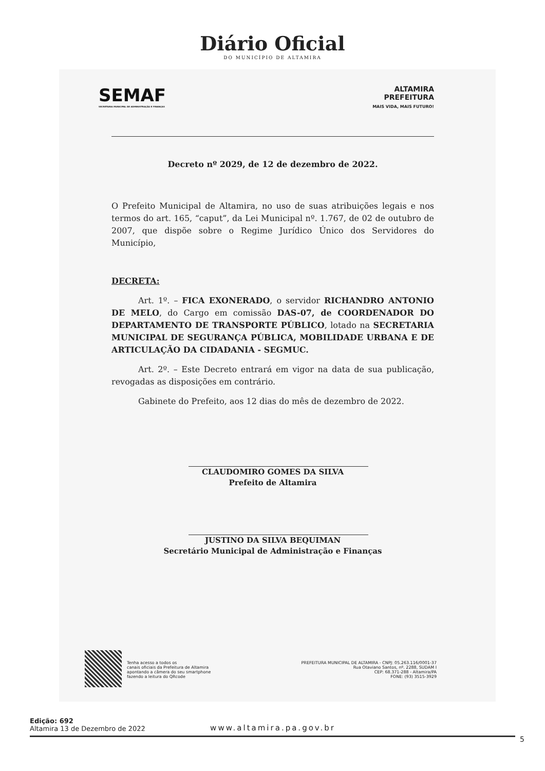Diário Oficial
DO MUNICÍPIO DE ALTAMIRA
SEMAF
SECRETARIA MUNICIPAL DE ADMINISTRAÇÃO E FINANÇAS
ALTAMIRA
PREFEITURA
MAIS VIDA, MAIS FUTURO!
Decreto nº 2029, de 12 de dezembro de 2022.
O Prefeito Municipal de Altamira, no uso de suas atribuições legais e nos termos do art. 165, “caput”, da Lei Municipal nº. 1.767, de 02 de outubro de 2007, que dispõe sobre o Regime Jurídico Único dos Servidores do Município,
DECRETA:
Art. 1º. – FICA EXONERADO, o servidor RICHANDRO ANTONIO DE MELO, do Cargo em comissão DAS-07, de COORDENADOR DO DEPARTAMENTO DE TRANSPORTE PÚBLICO, lotado na SECRETARIA MUNICIPAL DE SEGURANÇA PÚBLICA, MOBILIDADE URBANA E DE ARTICULAÇÃO DA CIDADANIA - SEGMUC.
Art. 2º. – Este Decreto entrará em vigor na data de sua publicação, revogadas as disposições em contrário.
Gabinete do Prefeito, aos 12 dias do mês de dezembro de 2022.
CLAUDOMIRO GOMES DA SILVA
Prefeito de Altamira
JUSTINO DA SILVA BEQUIMAN
Secretário Municipal de Administração e Finanças
Tenha acesso a todos os
canais oficiais da Prefeitura de Altamira
apontando a câmera do seu smartphone
fazendo a leitura do QRcode
PREFEITURA MUNICIPAL DE ALTAMIRA - CNPJ: 05.263.116/0001-37
Rua Otaviano Santos, nº. 2288, SUDAM I
CEP: 68.371-288 - Altamira/PA
FONE: (93) 3515-3929
Edição: 692
Altamira 13 de Dezembro de 2022
www.altamira.pa.gov.br
5